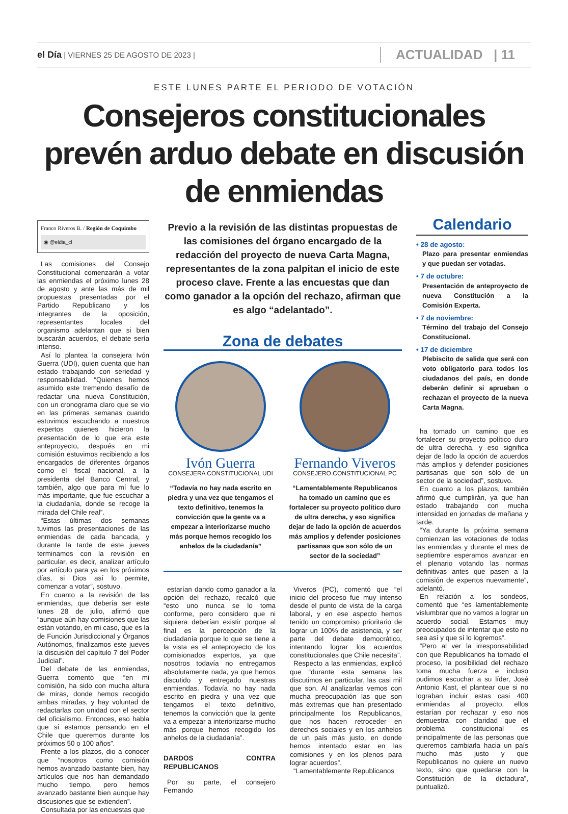el Día | VIERNES 25 DE AGOSTO DE 2023 |
ACTUALIDAD | 11
ESTE LUNES PARTE EL PERIODO DE VOTACIÓN
Consejeros constitucionales prevén arduo debate en discusión de enmiendas
Franco Riveros B. / Región de Coquimbo
◉ @eldia_cl
Las comisiones del Consejo Constitucional comenzarán a votar las enmiendas el próximo lunes 28 de agosto y ante las más de mil propuestas presentadas por el Partido Republicano y los integrantes de la oposición, representantes locales del organismo adelantan que si bien buscarán acuerdos, el debate sería intenso.
Así lo plantea la consejera Ivón Guerra (UDI), quien cuenta que han estado trabajando con seriedad y responsabilidad. “Quienes hemos asumido este tremendo desafío de redactar una nueva Constitución, con un cronograma claro que se vio en las primeras semanas cuando estuvimos escuchando a nuestros expertos quienes hicieron la presentación de lo que era este anteproyecto, después en mi comisión estuvimos recibiendo a los encargados de diferentes órganos como el fiscal nacional, a la presidenta del Banco Central, y también, algo que para mí fue lo más importante, que fue escuchar a la ciudadanía, donde se recoge la mirada del Chile real”.
“Estas últimas dos semanas tuvimos las presentaciones de las enmiendas de cada bancada, y durante la tarde de este jueves terminamos con la revisión en particular, es decir, analizar artículo por artículo para ya en los próximos días, si Dios así lo permite, comenzar a votar”, sostuvo.
En cuanto a la revisión de las enmiendas, que debería ser este lunes 28 de julio, afirmó que “aunque aún hay comisiones que las están votando, en mi caso, que es la de Función Jurisdiccional y Órganos Autónomos, finalizamos este jueves la discusión del capítulo 7 del Poder Judicial”.
Del debate de las enmiendas, Guerra comentó que “en mi comisión, ha sido con mucha altura de miras, donde hemos recogido ambas miradas, y hay voluntad de redactarlas con unidad con el sector del oficialismo. Entonces, eso habla que sí estamos pensando en el Chile que queremos durante los próximos 50 o 100 años”.
Frente a los plazos, dio a conocer que “nosotros como comisión hemos avanzado bastante bien, hay artículos que nos han demandado mucho tiempo, pero hemos avanzado bastante bien aunque hay discusiones que se extienden”.
Consultada por las encuestas que
Previo a la revisión de las distintas propuestas de las comisiones del órgano encargado de la redacción del proyecto de nueva Carta Magna, representantes de la zona palpitan el inicio de este proceso clave. Frente a las encuestas que dan como ganador a la opción del rechazo, afirman que es algo “adelantado”.
Zona de debates
Ivón Guerra
CONSEJERA CONSTITUCIONAL UDI
“Todavía no hay nada escrito en piedra y una vez que tengamos el texto definitivo, tenemos la convicción que la gente va a empezar a interiorizarse mucho más porque hemos recogido los anhelos de la ciudadanía”
Fernando Viveros
CONSEJERO CONSTITUCIONAL PC
“Lamentablemente Republicanos ha tomado un camino que es fortalecer su proyecto político duro de ultra derecha, y eso significa dejar de lado la opción de acuerdos más amplios y defender posiciones partisanas que son sólo de un sector de la sociedad”
estarían dando como ganador a la opción del rechazo, recalcó que “esto uno nunca se lo toma conforme, pero considero que ni siquiera deberían existir porque al final es la percepción de la ciudadanía porque lo que se tiene a la vista es el anteproyecto de los comisionados expertos, ya que nosotros todavía no entregamos absolutamente nada, ya que hemos discutido y entregado nuestras enmiendas. Todavía no hay nada escrito en piedra y una vez que tengamos el texto definitivo, tenemos la convicción que la gente va a empezar a interiorizarse mucho más porque hemos recogido los anhelos de la ciudadanía”.
DARDOS CONTRA REPUBLICANOS
Por su parte, el consejero Fernando
Viveros (PC), comentó que “el inicio del proceso fue muy intenso desde el punto de vista de la carga laboral, y en ese aspecto hemos tenido un compromiso prioritario de lograr un 100% de asistencia, y ser parte del debate democrático, intentando lograr los acuerdos constitucionales que Chile necesita”.
Respecto a las enmiendas, explicó que “durante esta semana las discutimos en particular, las casi mil que son. Al analizarlas vemos con mucha preocupación las que son más extremas que han presentado principalmente los Republicanos, que nos hacen retroceder en derechos sociales y en los anhelos de un país más justo, en donde hemos intentado estar en las comisiones y en los plenos para lograr acuerdos”.
“Lamentablemente Republicanos
Calendario
• 28 de agosto:
Plazo para presentar enmiendas y que puedan ser votadas.
• 7 de octubre:
Presentación de anteproyecto de nueva Constitución a la Comisión Experta.
• 7 de noviembre:
Término del trabajo del Consejo Constitucional.
• 17 de diciembre
Plebiscito de salida que será con voto obligatorio para todos los ciudadanos del país, en donde deberán definir si aprueban o rechazan el proyecto de la nueva Carta Magna.
ha tomado un camino que es fortalecer su proyecto político duro de ultra derecha, y eso significa dejar de lado la opción de acuerdos más amplios y defender posiciones partisanas que son sólo de un sector de la sociedad”, sostuvo.
En cuanto a los plazos, también afirmó que cumplirán, ya que han estado trabajando con mucha intensidad en jornadas de mañana y tarde.
“Ya durante la próxima semana comienzan las votaciones de todas las enmiendas y durante el mes de septiembre esperamos avanzar en el plenario votando las normas definitivas antes que pasen a la comisión de expertos nuevamente”, adelantó.
En relación a los sondeos, comentó que “es lamentablemente vislumbrar que no vamos a lograr un acuerdo social. Estamos muy preocupados de intentar que esto no sea así y que sí lo logremos”.
“Pero al ver la irresponsabilidad con que Republicanos ha tomado el proceso, la posibilidad del rechazo toma mucha fuerza e incluso pudimos escuchar a su líder, José Antonio Kast, el plantear que si no lograban incluir estas casi 400 enmiendas al proyecto, ellos estarían por rechazar y eso nos demuestra con claridad que el problema constitucional es principalmente de las personas que queremos cambiarla hacia un país mucho más justo y que Republicanos no quiere un nuevo texto, sino que quedarse con la Constitución de la dictadura”, puntualizó.